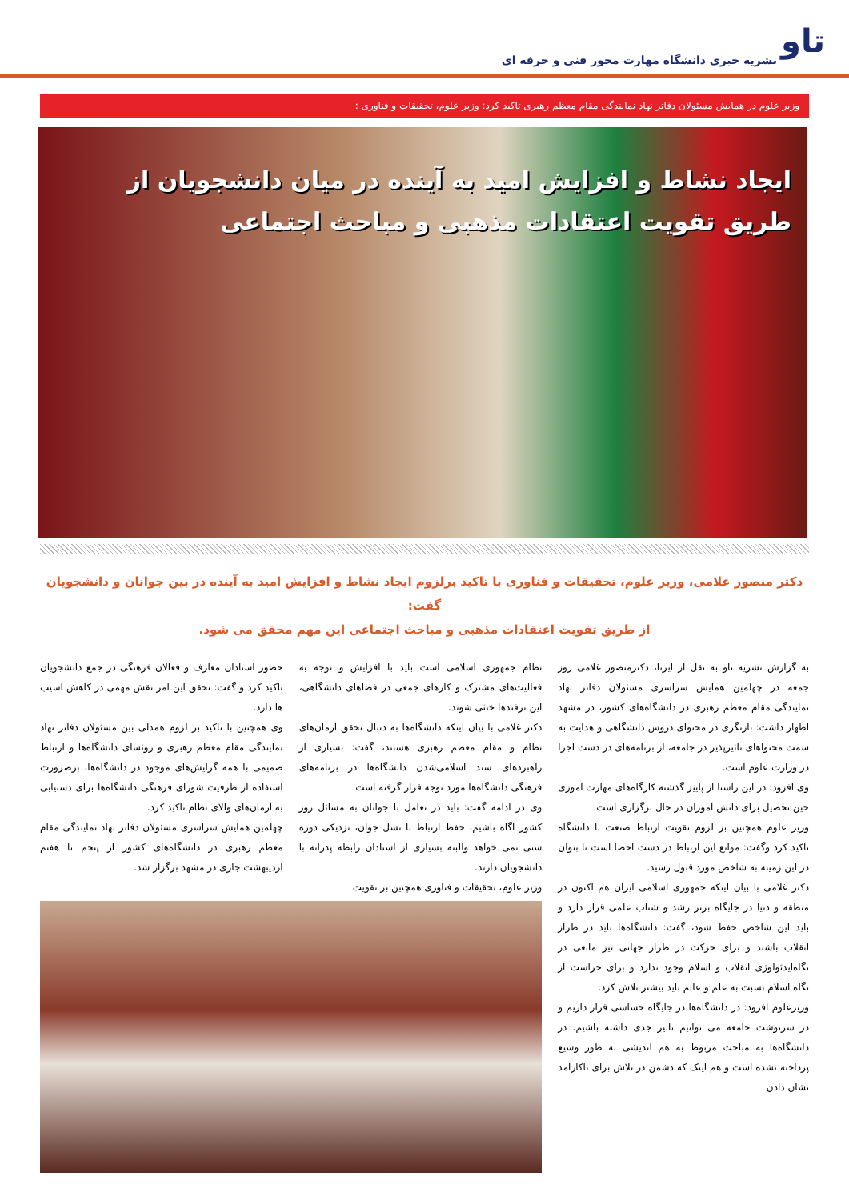تاو
نشریه خبری دانشگاه مهارت محور فنی و حرفه ای
وزیر علوم در همایش مسئولان دفاتر نهاد نمایندگی مقام معظم رهبری تاکید کرد: وزیر علوم، تحقیقات و فناوری :
ایجاد نشاط و افزایش امید به آینده در میان دانشجویان از
طریق تقویت اعتقادات مذهبی و مباحث اجتماعی
دکتر منصور غلامی، وزیر علوم، تحقیقات و فناوری با تاکید برلزوم ایجاد نشاط و افزایش امید به آینده در بین جوانان و دانشجویان گفت:
از طریق تقویت اعتقادات مذهبی و مباحث اجتماعی این مهم محقق می شود.
به گزارش نشریه تاو به نقل از ایرنا، دکترمنصور غلامی روز جمعه در چهلمین همایش سراسری مسئولان دفاتر نهاد نمایندگی مقام معظم رهبری در دانشگاه‌های کشور، در مشهد اظهار داشت: بازنگری در محتوای دروس دانشگاهی و هدایت به سمت محتواهای تاثیرپذیر در جامعه، از برنامه‌های در دست اجرا در وزارت علوم است.
وی افزود: در این راستا از پاییز گذشته کارگاه‌های مهارت آموزی حین تحصیل برای دانش آموزان در حال برگزاری است.
وزیر علوم همچنین بر لزوم تقویت ارتباط صنعت با دانشگاه تاکید کرد وگفت: موانع این ارتباط در دست احصا است تا بتوان در این زمینه به شاخص مورد قبول رسید.
دکتر غلامی با بیان اینکه جمهوری اسلامی ایران هم اکنون در منطقه و دنیا در جایگاه برتر رشد و شتاب علمی قرار دارد و باید این شاخص حفظ شود، گفت: دانشگاه‌ها باید در طراز انقلاب باشند و برای حرکت در طراز جهانی نیز مانعی در نگاه‌ایدئولوژی انقلاب و اسلام وجود ندارد و برای حراست از نگاه اسلام نسبت به علم و عالم باید بیشتر تلاش کرد.
وزیرعلوم افزود: در دانشگاه‌ها در جایگاه حساسی قرار داریم و در سرنوشت جامعه می توانیم تاثیر جدی داشته باشیم. در دانشگاه‌ها به مباحث مربوط به هم اندیشی به طور وسیع پرداخته نشده است و هم اینک که دشمن در تلاش برای ناکارآمد نشان دادن
نظام جمهوری اسلامی است باید با افزایش و توجه به فعالیت‌های مشترک و کارهای جمعی در فضاهای دانشگاهی، این ترفندها خنثی شوند.
دکتر غلامی با بیان اینکه دانشگاه‌ها به دنبال تحقق آرمان‌های نظام و مقام معظم رهبری هستند، گفت: بسیاری از راهبردهای سند اسلامی‌شدن دانشگاه‌ها در برنامه‌های فرهنگی دانشگاه‌ها مورد توجه قرار گرفته است.
وی در ادامه گفت: باید در تعامل با جوانان به مسائل روز کشور آگاه باشیم، حفظ ارتباط با نسل جوان، نزدیکی دوره سنی نمی خواهد والبته بسیاری از استادان رابطه پدرانه با دانشجویان دارند.
وزیر علوم، تحقیقات و فناوری همچنین بر تقویت
حضور استادان معارف و فعالان فرهنگی در جمع دانشجویان تاکید کرد و گفت: تحقق این امر نقش مهمی در کاهش آسیب ها دارد.
وی همچنین با تاکید بر لزوم همدلی بین مسئولان دفاتر نهاد نمایندگی مقام معظم رهبری و روئسای دانشگاه‌ها و ارتباط صمیمی با همه گرایش‌های موجود در دانشگاه‌ها، برضرورت استفاده از ظرفیت شورای فرهنگی دانشگاه‌ها برای دستیابی به آرمان‌های والای نظام تاکید کرد.
چهلمین همایش سراسری مسئولان دفاتر نهاد نمایندگی مقام معظم رهبری در دانشگاه‌های کشور از پنجم تا هفتم اردیبهشت جاری در مشهد برگزار شد.